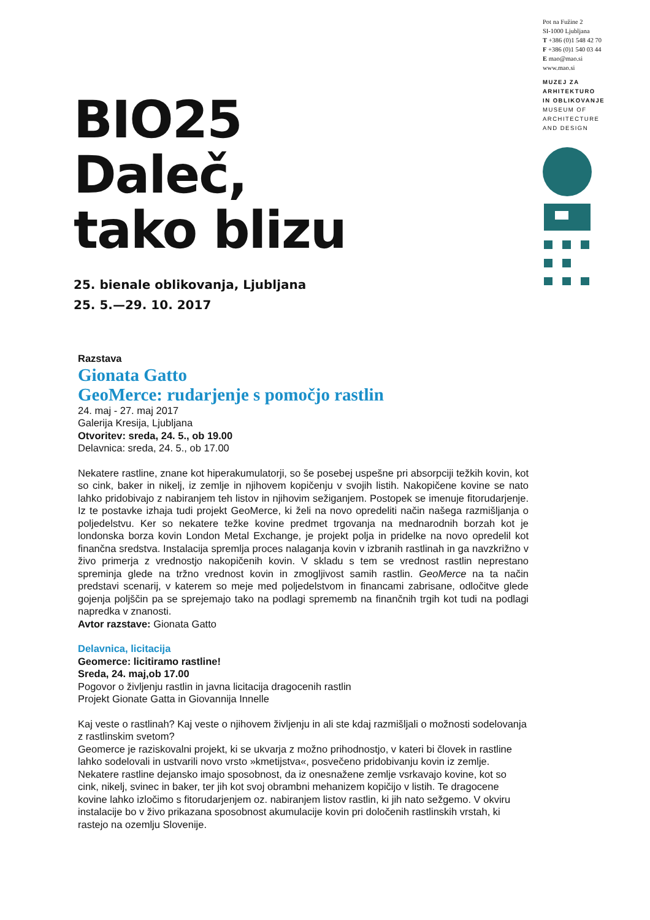BIO25
Daleč,
tako blizu
25. bienale oblikovanja, Ljubljana
25. 5.—29. 10. 2017
Pot na Fužine 2
SI-1000 Ljubljana
T +386 (0)1 548 42 70
F +386 (0)1 540 03 44
E mao@mao.si
www.mao.si
MUZEJ ZA
ARHITEKTURO
IN OBLIKOVANJE
MUSEUM OF
ARCHITECTURE
AND DESIGN
Razstava
Gionata Gatto
GeoMerce: rudarjenje s pomočjo rastlin
24. maj - 27. maj 2017
Galerija Kresija, Ljubljana
Otvoritev: sreda, 24. 5., ob 19.00
Delavnica: sreda, 24. 5., ob 17.00
Nekatere rastline, znane kot hiperakumulatorji, so še posebej uspešne pri absorpciji težkih kovin, kot so cink, baker in nikelj, iz zemlje in njihovem kopičenju v svojih listih. Nakopičene kovine se nato lahko pridobivajo z nabiranjem teh listov in njihovim sežiganjem. Postopek se imenuje fitorudarjenje. Iz te postavke izhaja tudi projekt GeoMerce, ki želi na novo opredeliti način našega razmišljanja o poljedelstvu. Ker so nekatere težke kovine predmet trgovanja na mednarodnih borzah kot je londonska borza kovin London Metal Exchange, je projekt polja in pridelke na novo opredelil kot finančna sredstva. Instalacija spremlja proces nalaganja kovin v izbranih rastlinah in ga navzkrižno v živo primerja z vrednostjo nakopičenih kovin. V skladu s tem se vrednost rastlin neprestano spreminja glede na tržno vrednost kovin in zmogljivost samih rastlin. GeoMerce na ta način predstavi scenarij, v katerem so meje med poljedelstvom in financami zabrisane, odločitve glede gojenja poljščin pa se sprejemajo tako na podlagi sprememb na finančnih trgih kot tudi na podlagi napredka v znanosti.
Avtor razstave: Gionata Gatto
Delavnica, licitacija
Geomerce: licitiramo rastline!
Sreda, 24. maj,ob 17.00
Pogovor o življenju rastlin in javna licitacija dragocenih rastlin
Projekt Gionate Gatta in Giovannija Innelle
Kaj veste o rastlinah? Kaj veste o njihovem življenju in ali ste kdaj razmišljali o možnosti sodelovanja z rastlinskim svetom?
Geomerce je raziskovalni projekt, ki se ukvarja z možno prihodnostjo, v kateri bi človek in rastline lahko sodelovali in ustvarili novo vrsto »kmetijstva«, posvečeno pridobivanju kovin iz zemlje. Nekatere rastline dejansko imajo sposobnost, da iz onesnažene zemlje vsrkavajo kovine, kot so cink, nikelj, svinec in baker, ter jih kot svoj obrambni mehanizem kopičijo v listih. Te dragocene kovine lahko izločimo s fitorudarjenjem oz. nabiranjem listov rastlin, ki jih nato sežgemo. V okviru instalacije bo v živo prikazana sposobnost akumulacije kovin pri določenih rastlinskih vrstah, ki rastejo na ozemlju Slovenije.